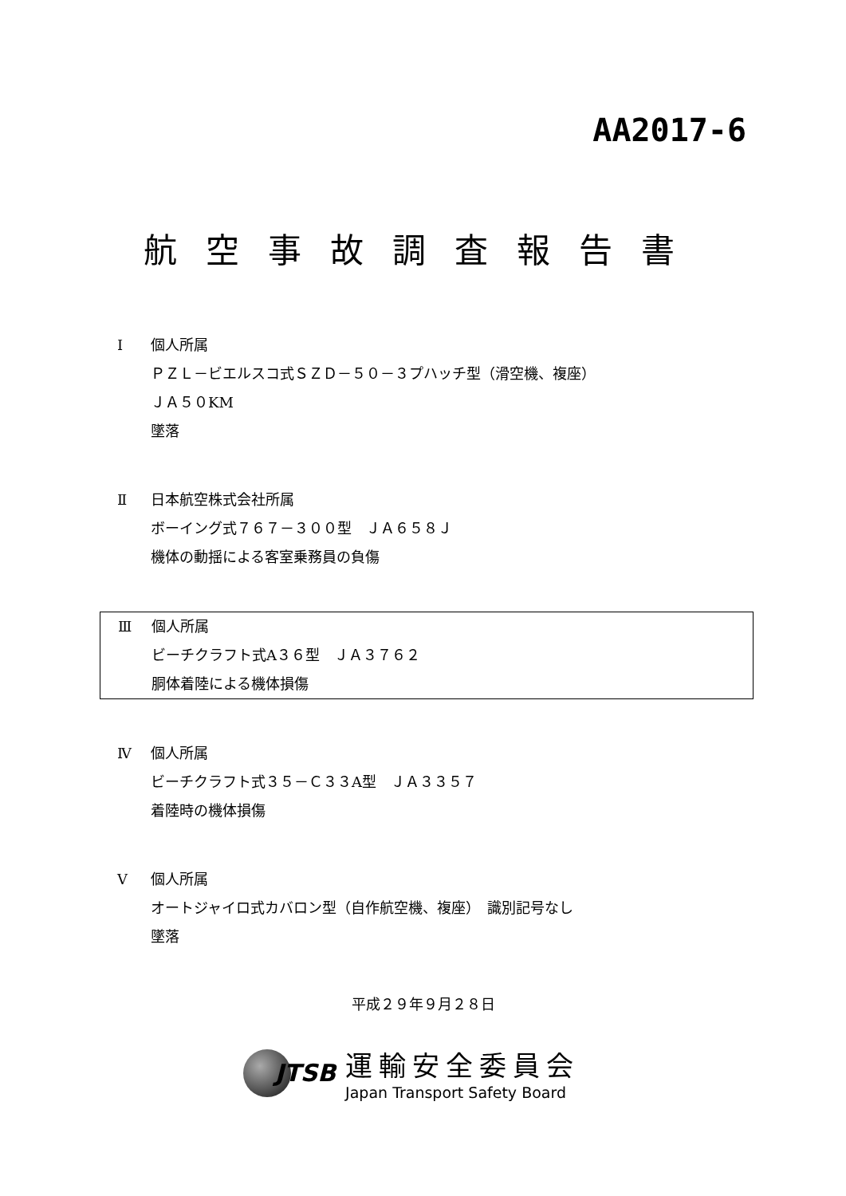AA2017-6
航空事故調査報告書
Ⅰ 個人所属
ＰＺＬ－ビエルスコ式ＳＺＤ－５０－３プハッチ型（滑空機、複座）
ＪＡ５０KM
墜落
Ⅱ 日本航空株式会社所属
ボーイング式７６７－３００型　ＪＡ６５８Ｊ
機体の動揺による客室乗務員の負傷
Ⅲ 個人所属
ビーチクラフト式A３６型　ＪＡ３７６２
胴体着陸による機体損傷
Ⅳ 個人所属
ビーチクラフト式３５－Ｃ３３A型　ＪＡ３３５７
着陸時の機体損傷
Ⅴ 個人所属
オートジャイロ式カバロン型（自作航空機、複座）　識別記号なし
墜落
平成２９年９月２８日
JTSB
運輸安全委員会
Japan Transport Safety Board